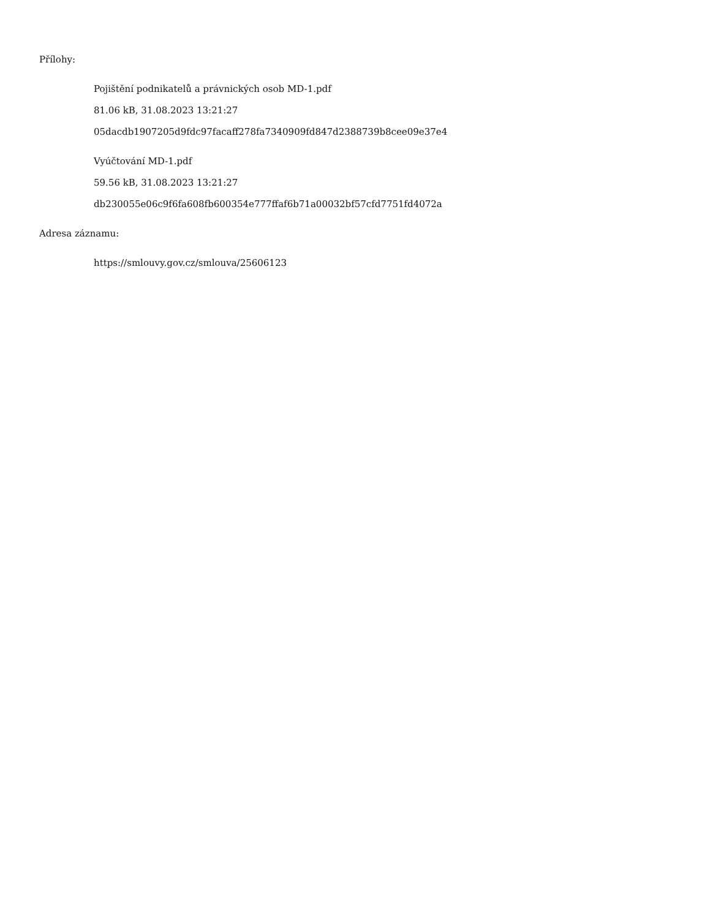Přílohy:
Pojištění podnikatelů a právnických osob MD-1.pdf
81.06 kB, 31.08.2023 13:21:27
05dacdb1907205d9fdc97facaff278fa7340909fd847d2388739b8cee09e37e4
Vyúčtování MD-1.pdf
59.56 kB, 31.08.2023 13:21:27
db230055e06c9f6fa608fb600354e777ffaf6b71a00032bf57cfd7751fd4072a
Adresa záznamu:
https://smlouvy.gov.cz/smlouva/25606123